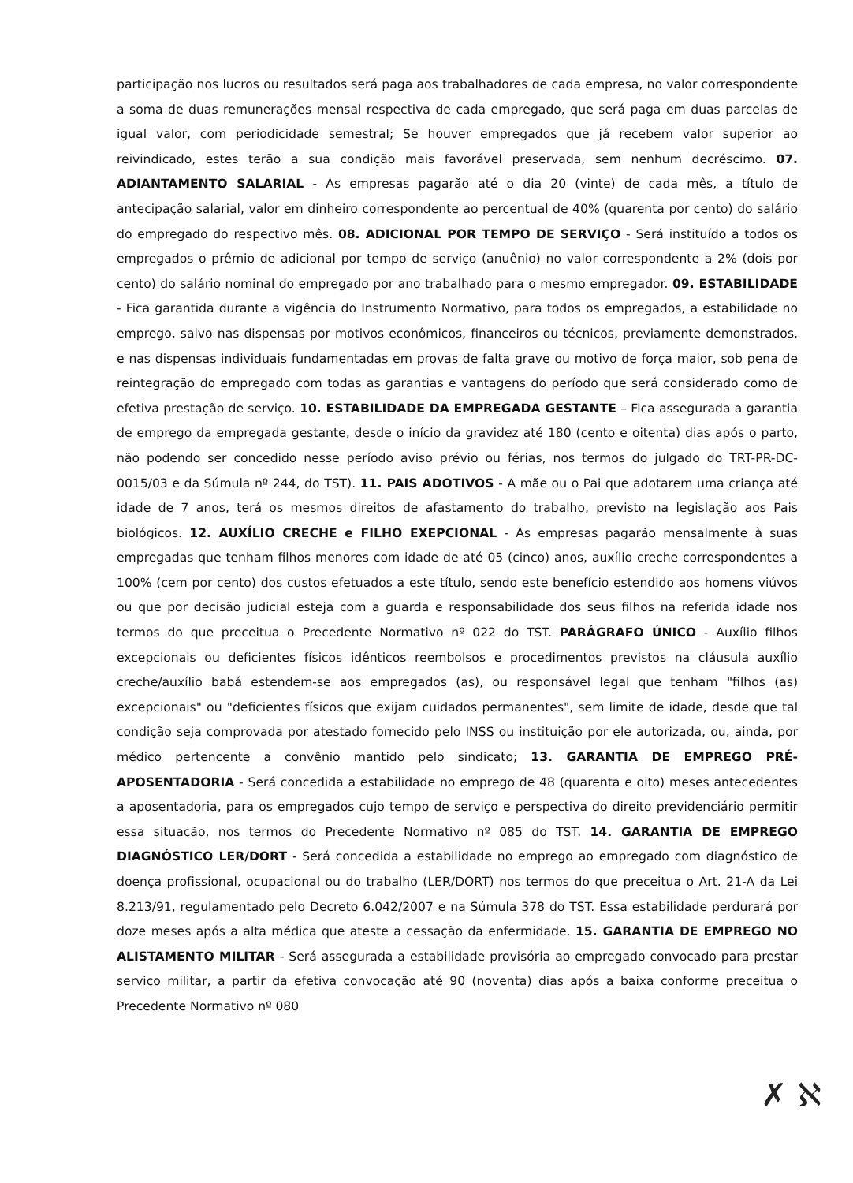participação nos lucros ou resultados será paga aos trabalhadores de cada empresa, no valor correspondente a soma de duas remunerações mensal respectiva de cada empregado, que será paga em duas parcelas de igual valor, com periodicidade semestral; Se houver empregados que já recebem valor superior ao reivindicado, estes terão a sua condição mais favorável preservada, sem nenhum decréscimo. 07. ADIANTAMENTO SALARIAL - As empresas pagarão até o dia 20 (vinte) de cada mês, a título de antecipação salarial, valor em dinheiro correspondente ao percentual de 40% (quarenta por cento) do salário do empregado do respectivo mês. 08. ADICIONAL POR TEMPO DE SERVIÇO - Será instituído a todos os empregados o prêmio de adicional por tempo de serviço (anuênio) no valor correspondente a 2% (dois por cento) do salário nominal do empregado por ano trabalhado para o mesmo empregador. 09. ESTABILIDADE - Fica garantida durante a vigência do Instrumento Normativo, para todos os empregados, a estabilidade no emprego, salvo nas dispensas por motivos econômicos, financeiros ou técnicos, previamente demonstrados, e nas dispensas individuais fundamentadas em provas de falta grave ou motivo de força maior, sob pena de reintegração do empregado com todas as garantias e vantagens do período que será considerado como de efetiva prestação de serviço. 10. ESTABILIDADE DA EMPREGADA GESTANTE – Fica assegurada a garantia de emprego da empregada gestante, desde o início da gravidez até 180 (cento e oitenta) dias após o parto, não podendo ser concedido nesse período aviso prévio ou férias, nos termos do julgado do TRT-PR-DC-0015/03 e da Súmula nº 244, do TST). 11. PAIS ADOTIVOS - A mãe ou o Pai que adotarem uma criança até idade de 7 anos, terá os mesmos direitos de afastamento do trabalho, previsto na legislação aos Pais biológicos. 12. AUXÍLIO CRECHE e FILHO EXEPCIONAL - As empresas pagarão mensalmente à suas empregadas que tenham filhos menores com idade de até 05 (cinco) anos, auxílio creche correspondentes a 100% (cem por cento) dos custos efetuados a este título, sendo este benefício estendido aos homens viúvos ou que por decisão judicial esteja com a guarda e responsabilidade dos seus filhos na referida idade nos termos do que preceitua o Precedente Normativo nº 022 do TST. PARÁGRAFO ÚNICO - Auxílio filhos excepcionais ou deficientes físicos idênticos reembolsos e procedimentos previstos na cláusula auxílio creche/auxílio babá estendem-se aos empregados (as), ou responsável legal que tenham "filhos (as) excepcionais" ou "deficientes físicos que exijam cuidados permanentes", sem limite de idade, desde que tal condição seja comprovada por atestado fornecido pelo INSS ou instituição por ele autorizada, ou, ainda, por médico pertencente a convênio mantido pelo sindicato; 13. GARANTIA DE EMPREGO PRÉ-APOSENTADORIA - Será concedida a estabilidade no emprego de 48 (quarenta e oito) meses antecedentes a aposentadoria, para os empregados cujo tempo de serviço e perspectiva do direito previdenciário permitir essa situação, nos termos do Precedente Normativo nº 085 do TST. 14. GARANTIA DE EMPREGO DIAGNÓSTICO LER/DORT - Será concedida a estabilidade no emprego ao empregado com diagnóstico de doença profissional, ocupacional ou do trabalho (LER/DORT) nos termos do que preceitua o Art. 21-A da Lei 8.213/91, regulamentado pelo Decreto 6.042/2007 e na Súmula 378 do TST. Essa estabilidade perdurará por doze meses após a alta médica que ateste a cessação da enfermidade. 15. GARANTIA DE EMPREGO NO ALISTAMENTO MILITAR - Será assegurada a estabilidade provisória ao empregado convocado para prestar serviço militar, a partir da efetiva convocação até 90 (noventa) dias após a baixa conforme preceitua o Precedente Normativo nº 080
✗ ℵ